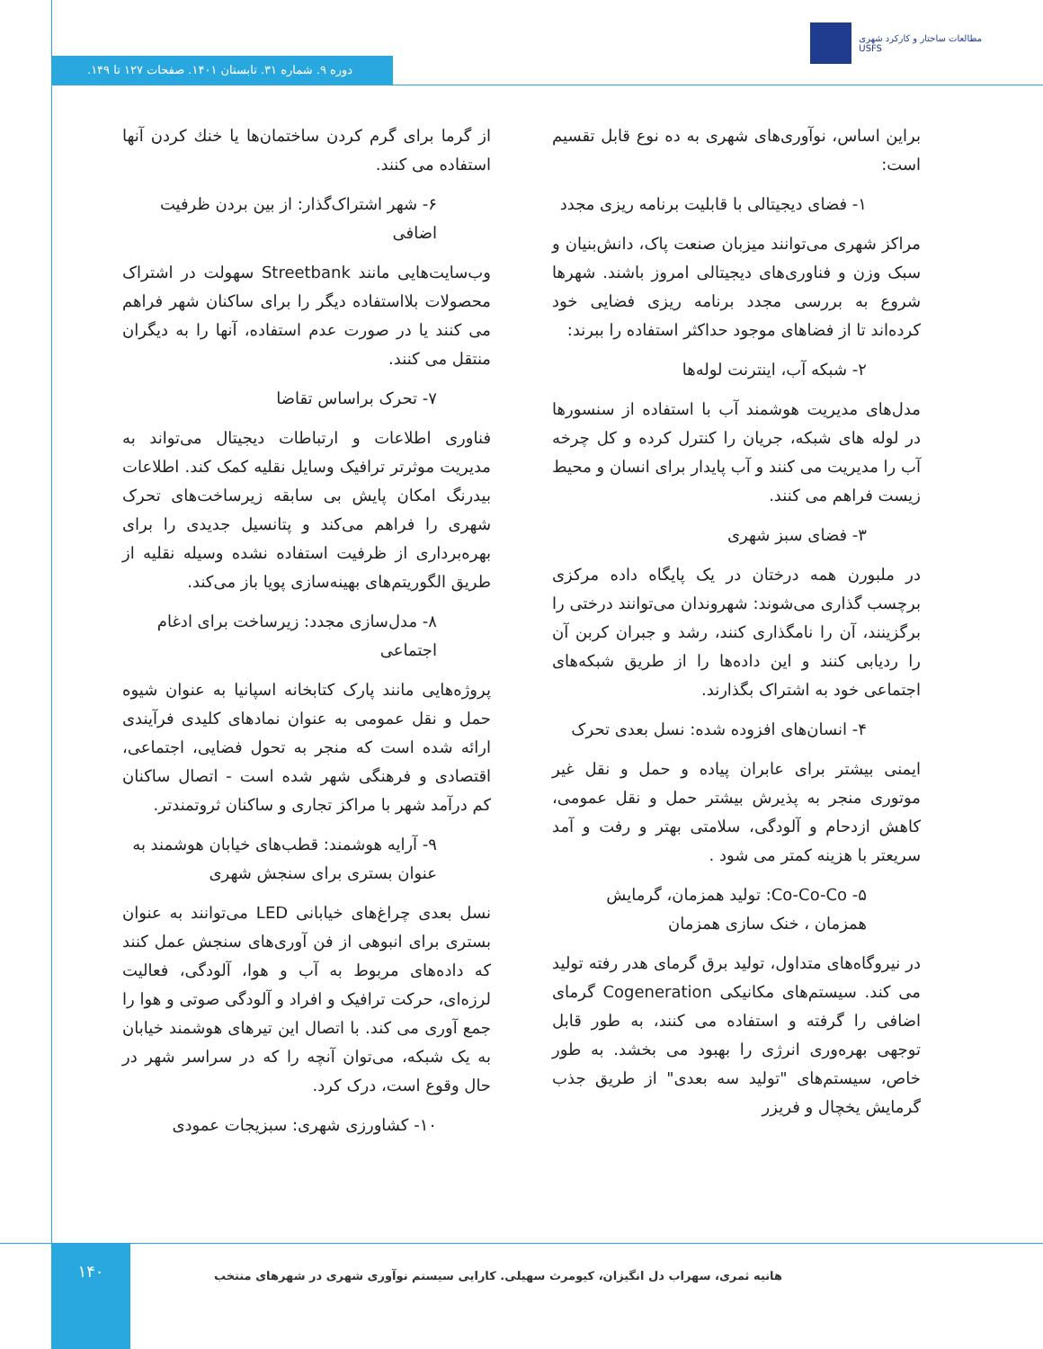مطالعات ساختار و کارکرد شهری
USFS
دوره ۹. شماره ۳۱. تابستان ۱۴۰۱. صفحات ۱۲۷ تا ۱۴۹.
براین اساس، نوآوری‌های شهری به ده نوع قابل تقسیم است:
۱- فضای دیجیتالی با قابلیت برنامه ریزی مجدد
مراکز شهری می‌توانند میزبان صنعت پاک، دانش‌بنیان و سبک وزن و فناوری‌های دیجیتالی امروز باشند. شهرها شروع به بررسی مجدد برنامه ریزی فضایی خود کرده‌اند تا از فضاهای موجود حداکثر استفاده را ببرند:
۲- شبکه آب، اینترنت لوله‌ها
مدل‌های مدیریت هوشمند آب با استفاده از سنسورها در لوله های شبکه، جریان را کنترل کرده و کل چرخه آب را مدیریت می کنند و آب پایدار برای انسان و محیط زیست فراهم می کنند.
۳- فضای سبز شهری
در ملبورن همه درختان در یک پایگاه داده مرکزی برچسب گذاری می‌شوند: شهروندان می‌توانند درختی را برگزینند، آن را نامگذاری کنند، رشد و جبران کربن آن را ردیابی کنند و این داده‌ها را از طریق شبکه‌های اجتماعی خود به اشتراک بگذارند.
۴- انسان‌های افزوده شده: نسل بعدی تحرک
ایمنی بیشتر برای عابران پیاده و حمل و نقل غیر موتوری منجر به پذیرش بیشتر حمل و نقل عمومی، کاهش ازدحام و آلودگی، سلامتی بهتر و رفت و آمد سریعتر با هزینه کمتر می شود .
۵- Co-Co-Co: تولید همزمان، گرمایش همزمان ، خنک سازی همزمان
در نیروگاه‌های متداول، تولید برق گرمای هدر رفته تولید می کند. سیستم‌های مکانیکی Cogeneration گرمای اضافی را گرفته و استفاده می کنند، به طور قابل توجهی بهره‌وری انرژی را بهبود می بخشد. به طور خاص، سیستم‌های "تولید سه بعدی" از طریق جذب گرمایش یخچال و فریزر
از گرما برای گرم کردن ساختمان‌ها یا خنك کردن آنها استفاده می کنند.
۶- شهر اشتراک‌گذار: از بین بردن ظرفیت اضافی
وب‌سایت‌هایی مانند Streetbank سهولت در اشتراک محصولات بلااستفاده دیگر را برای ساکنان شهر فراهم می کنند یا در صورت عدم استفاده، آنها را به دیگران منتقل می کنند.
۷- تحرک براساس تقاضا
فناوری اطلاعات و ارتباطات دیجیتال می‌تواند به مدیریت موثرتر ترافیک وسایل نقلیه کمک کند. اطلاعات بیدرنگ امکان پایش بی سابقه زیرساخت‌های تحرک شهری را فراهم می‌کند و پتانسیل جدیدی را برای بهره‌برداری از ظرفیت استفاده نشده وسیله نقلیه از طریق الگوریتم‌های بهینه‌سازی پویا باز می‌کند.
۸- مدل‌سازی مجدد: زیرساخت برای ادغام اجتماعی
پروژه‌هایی مانند پارک کتابخانه اسپانیا به عنوان شیوه حمل و نقل عمومی به عنوان نمادهای کلیدی فرآیندی ارائه شده است که منجر به تحول فضایی، اجتماعی، اقتصادی و فرهنگی شهر شده است - اتصال ساکنان کم درآمد شهر با مراکز تجاری و ساکنان ثروتمندتر.
۹- آرایه هوشمند: قطب‌های خیابان هوشمند به عنوان بستری برای سنجش شهری
نسل بعدی چراغ‌های خیابانی LED می‌توانند به عنوان بستری برای انبوهی از فن آوری‌های سنجش عمل کنند که داده‌های مربوط به آب و هوا، آلودگی، فعالیت لرزه‌ای، حرکت ترافیک و افراد و آلودگی صوتی و هوا را جمع آوری می کند. با اتصال این تیرهای هوشمند خیابان به یک شبکه، می‌توان آنچه را که در سراسر شهر در حال وقوع است، درک کرد.
۱۰- کشاورزی شهری: سبزیجات عمودی
هانیه ثمری، سهراب دل انگیزان، کیومرث سهیلی. کارایی سیستم نوآوری شهری در شهرهای منتخب
۱۴۰